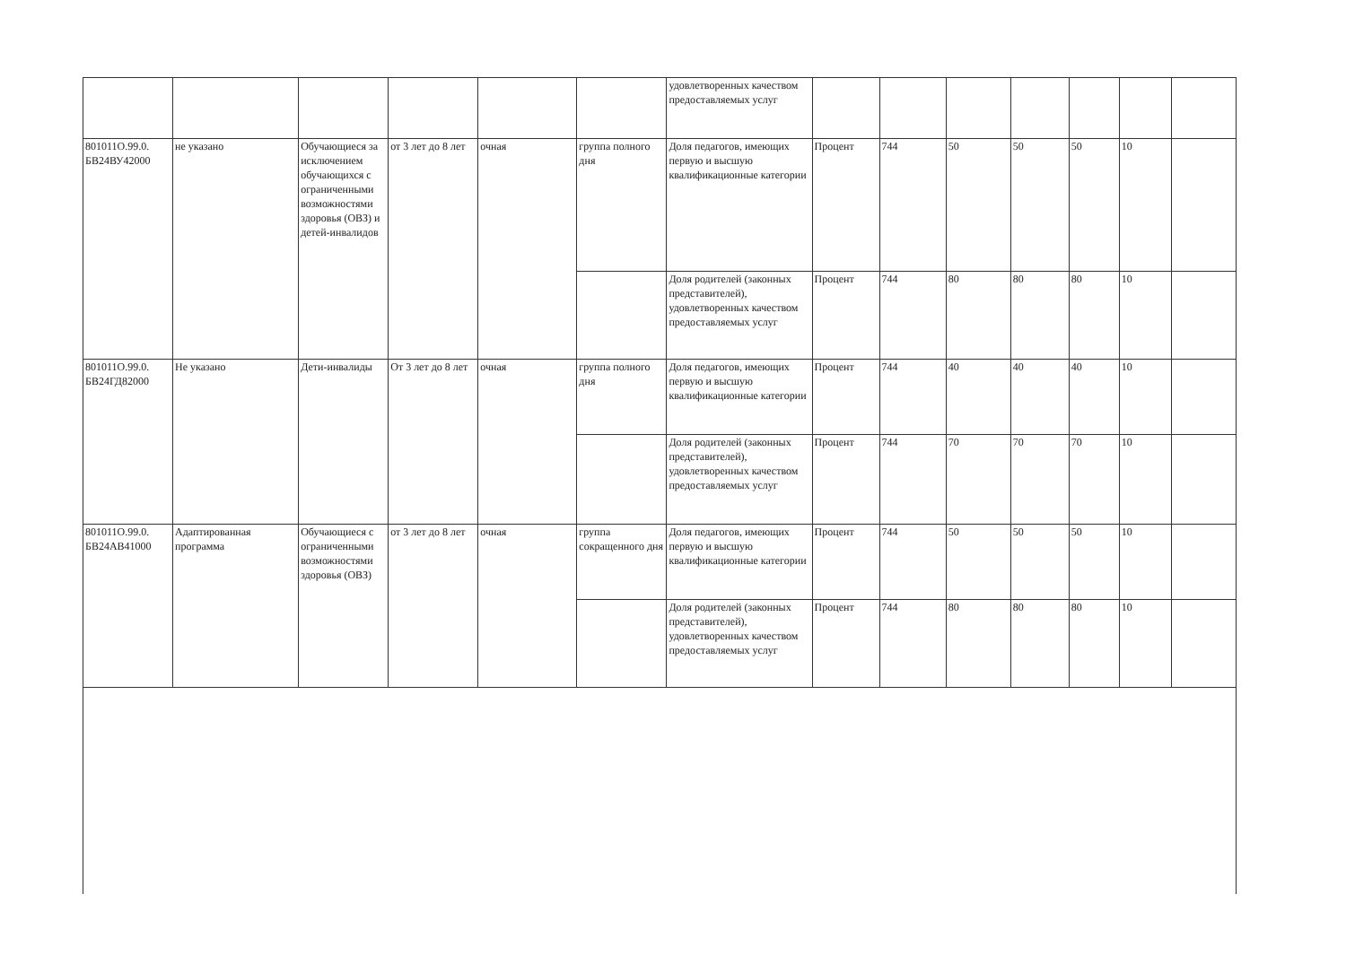| | | | | | | удовлетворенных качеством предоставляемых услуг | | | | | | | |
| 801011О.99.0. БВ24ВУ42000 | не указано | Обучающиеся за исключением обучающихся с ограниченными возможностями здоровья (ОВЗ) и детей-инвалидов | от 3 лет до 8 лет | очная | группа полного дня | Доля педагогов, имеющих первую и высшую квалификационные категории | Процент | 744 | 50 | 50 | 50 | 10 | |
| | | | | | | Доля родителей (законных представителей), удовлетворенных качеством предоставляемых услуг | Процент | 744 | 80 | 80 | 80 | 10 | |
| 801011О.99.0. БВ24ГД82000 | Не указано | Дети-инвалиды | От 3 лет до 8 лет | очная | группа полного дня | Доля педагогов, имеющих первую и высшую квалификационные категории | Процент | 744 | 40 | 40 | 40 | 10 | |
| | | | | | | Доля родителей (законных представителей), удовлетворенных качеством предоставляемых услуг | Процент | 744 | 70 | 70 | 70 | 10 | |
| 801011О.99.0. БВ24АВ41000 | Адаптированная программа | Обучающиеся с ограниченными возможностями здоровья (ОВЗ) | от 3 лет до 8 лет | очная | группа сокращенного дня | Доля педагогов, имеющих первую и высшую квалификационные категории | Процент | 744 | 50 | 50 | 50 | 10 | |
| | | | | | | Доля родителей (законных представителей), удовлетворенных качеством предоставляемых услуг | Процент | 744 | 80 | 80 | 80 | 10 | |